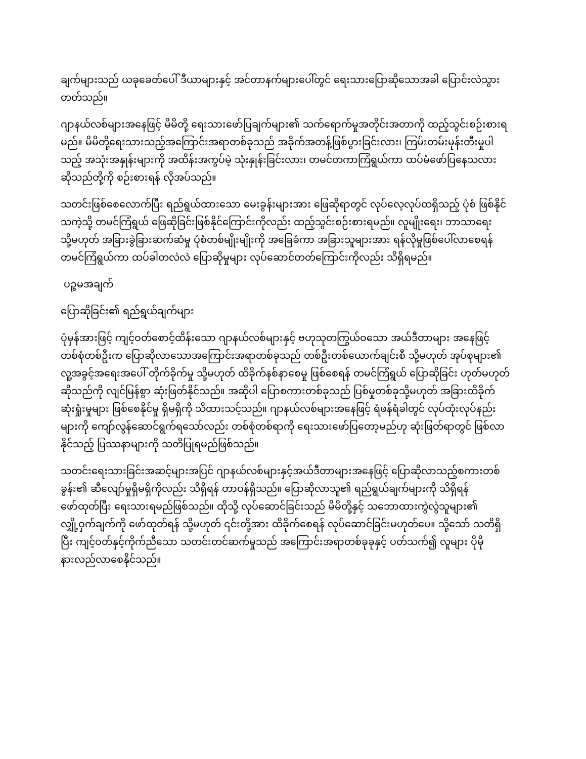ချက်များသည် ယခုခေတ်ပေါ် ဒီယာများနှင့် အင်တာနက်များပေါ်တွင် ရေးသားပြောဆိုသောအခါ ပြောင်းလဲသွားတတ်သည်။
ဂျာနယ်လစ်များအနေဖြင့် မိမိတို့ ရေးသားဖော်ပြချက်များ၏ သက်ရောက်မှုအတိုင်းအတာကို ထည့်သွင်းစဉ်းစားရမည်။ မိမိတို့ရေးသားသည့်အကြောင်းအရာတစ်ခုသည် အခိုက်အတန့်ဖြစ်ပွားခြင်းလား၊ ကြမ်းတမ်းမုန်းတီးမှုပါသည့် အသုံးအနှုန်းများကို အထိန်းအကွပ်မဲ့ သုံးနှုန်းခြင်းလား၊ တမင်တကာကြံရွယ်ကာ ထပ်မံဖော်ပြနေသလား ဆိုသည်တို့ကို စဉ်းစားရန် လိုအပ်သည်။
သတင်းဖြစ်စေလောက်ပြီး ရည်ရွယ်ထားသော မေးခွန်းများအား ဖြေဆိုရာတွင် လုပ်လေ့လုပ်ထရှိသည့် ပုံစံ ဖြစ်နိုင်သကဲ့သို့ တမင်ကြံရွယ် ဖြေဆိုခြင်းဖြစ်နိုင်ကြောင်းကိုလည်း ထည့်သွင်းစဉ်းစားရမည်။ လူမျိုးရေး၊ ဘာသာရေးသို့မဟုတ် အခြားခွဲခြားဆက်ဆံမှု ပုံစံတစ်မျိုးမျိုးကို အခြေခံကာ အခြားသူများအား ရန်လိုမှုဖြစ်ပေါ်လာစေရန် တမင်ကြံရွယ်ကာ ထပ်ခါတလဲလဲ ပြောဆိုမှုများ လုပ်ဆောင်တတ်ကြောင်းကိုလည်း သိရှိရမည်။
ပဉ္စမအချက်
ပြောဆိုခြင်း၏ ရည်ရွယ်ချက်များ
ပုံမှန်အားဖြင့် ကျင့်ဝတ်စောင့်ထိန်းသော ဂျာနယ်လစ်များနှင့် ဗဟုသုတကြွယ်ဝသော အယ်ဒီတာများ အနေဖြင့် တစ်စုံတစ်ဦးက ပြောဆိုလာသောအကြောင်းအရာတစ်ခုသည် တစ်ဦးတစ်ယောက်ချင်းစီ သို့မဟုတ် အုပ်စုများ၏ လူ့အခွင့်အရေးအပေါ် တိုက်ခိုက်မှု သို့မဟုတ် ထိခိုက်နစ်နာစေမှု ဖြစ်စေရန် တမင်ကြံရွယ် ပြောဆိုခြင်း ဟုတ်မဟုတ်ဆိုသည်ကို လျင်မြန်စွာ ဆုံးဖြတ်နိုင်သည်။ အဆိုပါ ပြောစကားတစ်ခုသည် ပြစ်မှုတစ်ခုသို့မဟုတ် အခြားထိခိုက်ဆုံးရှုံးမှုများ ဖြစ်စေနိုင်မှု ရှိမရှိကို သိထားသင့်သည်။ ဂျာနယ်လစ်များအနေဖြင့် ရံဖန်ရံခါတွင် လုပ်ထုံးလုပ်နည်းများကို ကျော်လွန်ဆောင်ရွက်ရသော်လည်း တစ်စုံတစ်ရာကို ရေးသားဖော်ပြတော့မည်ဟု ဆုံးဖြတ်ရာတွင် ဖြစ်လာနိုင်သည့် ပြဿနာများကို သတိပြုရမည်ဖြစ်သည်။
သတင်းရေးသားခြင်းအဆင့်များအပြင် ဂျာနယ်လစ်များနှင့်အယ်ဒီတာများအနေဖြင့် ပြောဆိုလာသည့်စကားတစ်ခွန်း၏ ဆီလျော်မှုရှိမရှိကိုလည်း သိရှိရန် တာဝန်ရှိသည်။ ပြောဆိုလာသူ၏ ရည်ရွယ်ချက်များကို သိရှိရန် ဖော်ထုတ်ပြီး ရေးသားရမည်ဖြစ်သည်။ ထိုသို့ လုပ်ဆောင်ခြင်းသည် မိမိတို့နှင့် သဘောထားကွဲလွဲသူများ၏ လျှို့ဝှက်ချက်ကို ဖော်ထုတ်ရန် သို့မဟုတ် ၎င်းတို့အား ထိခိုက်စေရန် လုပ်ဆောင်ခြင်းမဟုတ်ပေ။ သို့သော် သတိရှိပြီး ကျင့်ဝတ်နှင့်ကိုက်ညီသော သတင်းတင်ဆက်မှုသည် အကြောင်းအရာတစ်ခုခုနှင့် ပတ်သက်၍ လူများ ပိုမိုနားလည်လာစေနိုင်သည်။